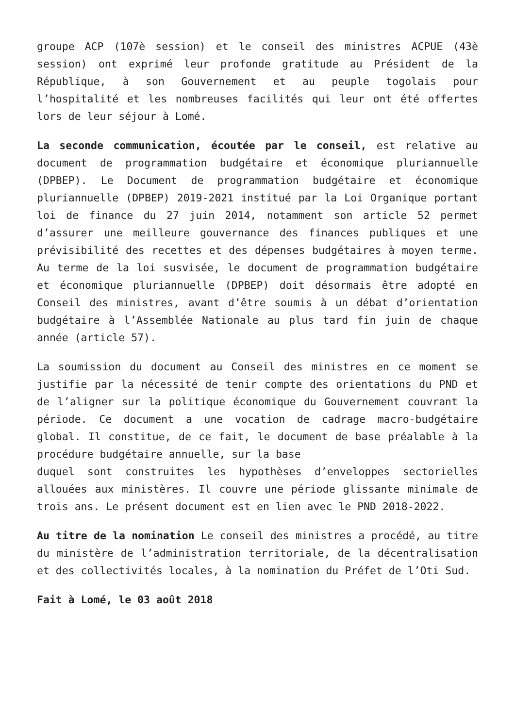groupe ACP (107è session) et le conseil des ministres ACPUE (43è session) ont exprimé leur profonde gratitude au Président de la République, à son Gouvernement et au peuple togolais pour l’hospitalité et les nombreuses facilités qui leur ont été offertes lors de leur séjour à Lomé.
La seconde communication, écoutée par le conseil, est relative au document de programmation budgétaire et économique pluriannuelle (DPBEP). Le Document de programmation budgétaire et économique pluriannuelle (DPBEP) 2019-2021 institué par la Loi Organique portant loi de finance du 27 juin 2014, notamment son article 52 permet d’assurer une meilleure gouvernance des finances publiques et une prévisibilité des recettes et des dépenses budgétaires à moyen terme. Au terme de la loi susvisée, le document de programmation budgétaire et économique pluriannuelle (DPBEP) doit désormais être adopté en Conseil des ministres, avant d’être soumis à un débat d’orientation budgétaire à l’Assemblée Nationale au plus tard fin juin de chaque année (article 57).
La soumission du document au Conseil des ministres en ce moment se justifie par la nécessité de tenir compte des orientations du PND et de l’aligner sur la politique économique du Gouvernement couvrant la période. Ce document a une vocation de cadrage macro-budgétaire global. Il constitue, de ce fait, le document de base préalable à la procédure budgétaire annuelle, sur la base
duquel sont construites les hypothèses d’enveloppes sectorielles allouées aux ministères. Il couvre une période glissante minimale de trois ans. Le présent document est en lien avec le PND 2018-2022.
Au titre de la nomination Le conseil des ministres a procédé, au titre du ministère de l’administration territoriale, de la décentralisation et des collectivités locales, à la nomination du Préfet de l’Oti Sud.
Fait à Lomé, le 03 août 2018